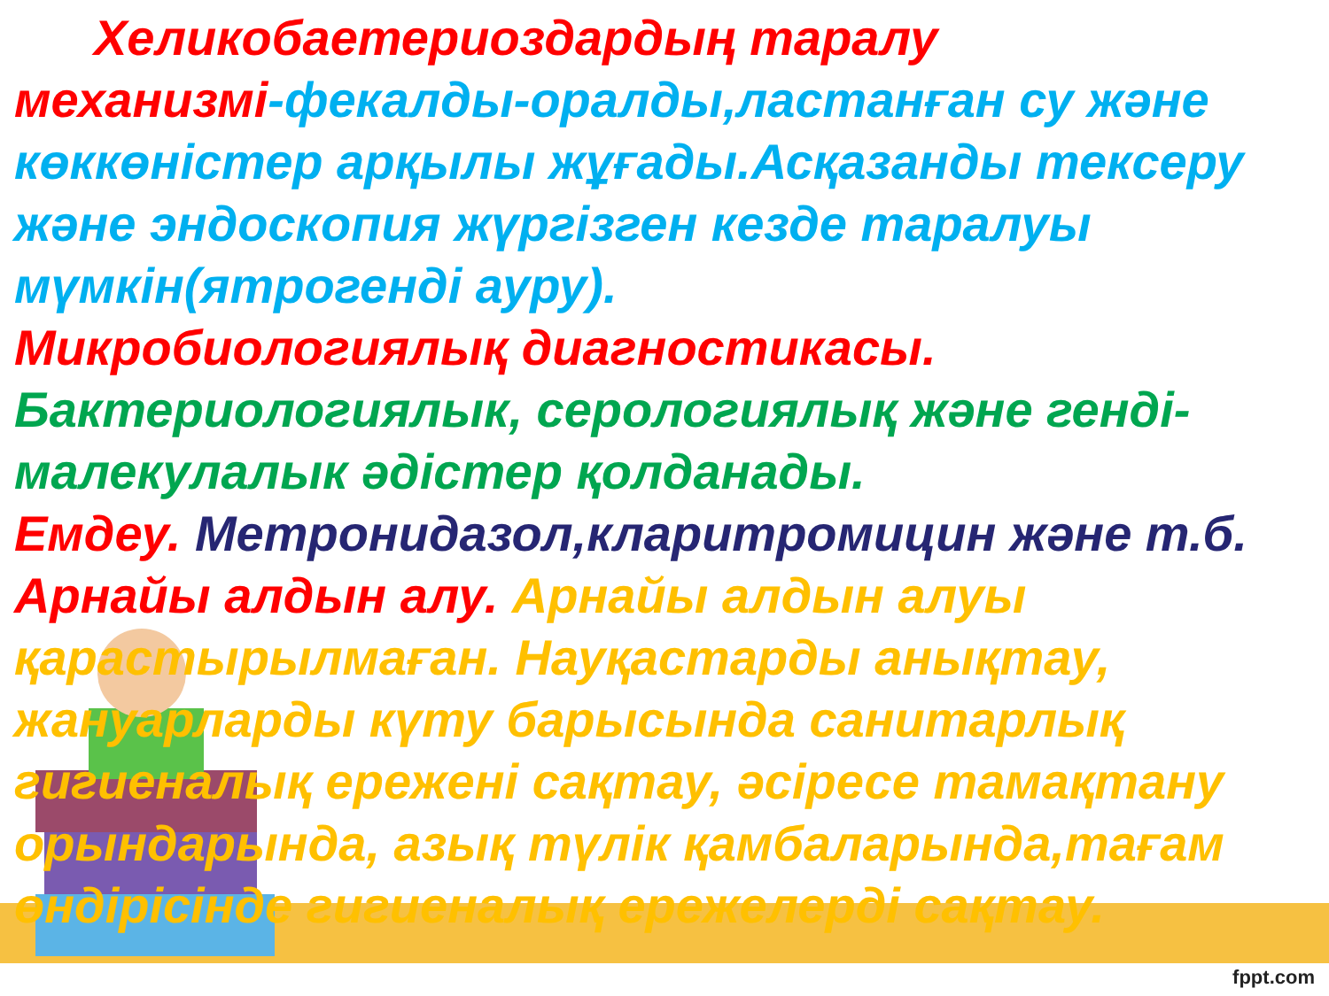Хеликобаетериоздардың таралу
механизмі-фекалды-оралды,ластанған су және көккөністер арқылы жұғады.Асқазанды тексеру және эндоскопия жүргізген кезде таралуы мүмкін(ятрогенді ауру).
Микробиологиялық диагностикасы.
Бактериологиялык, серологиялық және генді-малекулалык әдістер қолданады.
Емдеу. Метронидазол,кларитромицин және т.б.
Арнайы алдын алу. Арнайы алдын алуы қарастырылмаған. Науқастарды анықтау, жануарларды күту барысында санитарлық гигиеналық ережені сақтау, әсіресе тамақтану орындарында, азық түлік қамбаларында,тағам өндірісінде гигиеналық ережелерді сақтау.
fppt.com